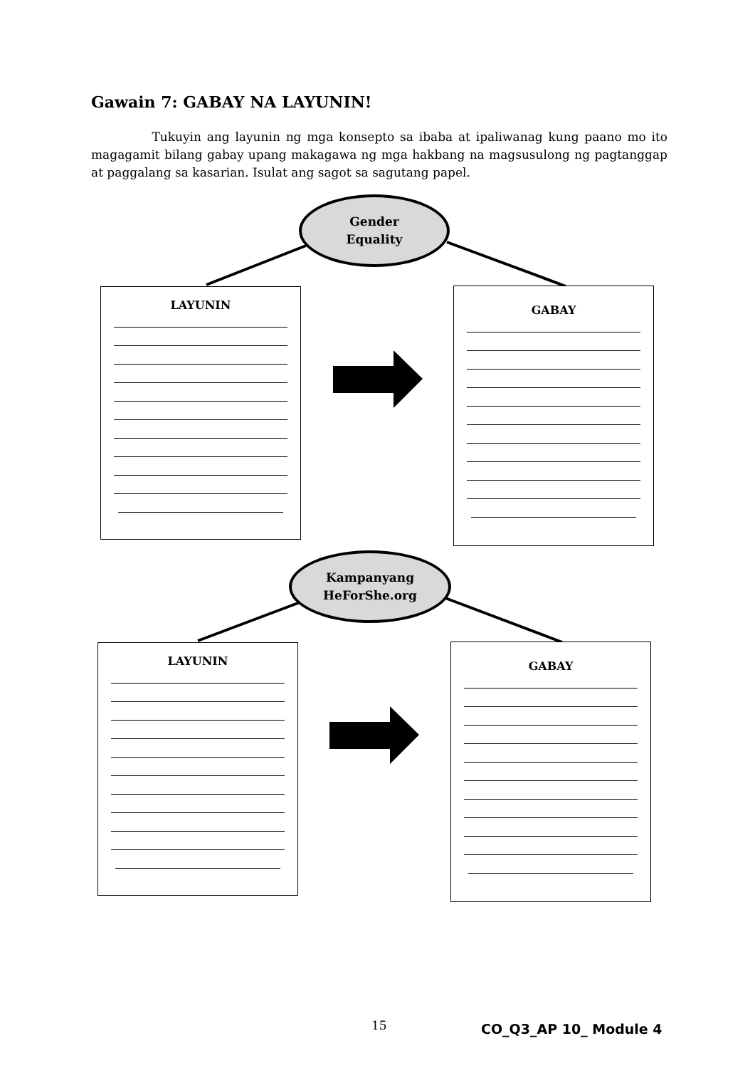Gawain 7: GABAY NA LAYUNIN!
Tukuyin ang layunin ng mga konsepto sa ibaba at ipaliwanag kung paano mo ito magagamit bilang gabay upang makagawa ng mga hakbang na magsusulong ng pagtanggap at paggalang sa kasarian. Isulat ang sagot sa sagutang papel.
Gender
Equality
LAYUNIN GABAY
Kampanyang
HeForShe.org
LAYUNIN GABAY
15 CO_Q3_AP 10_ Module 4